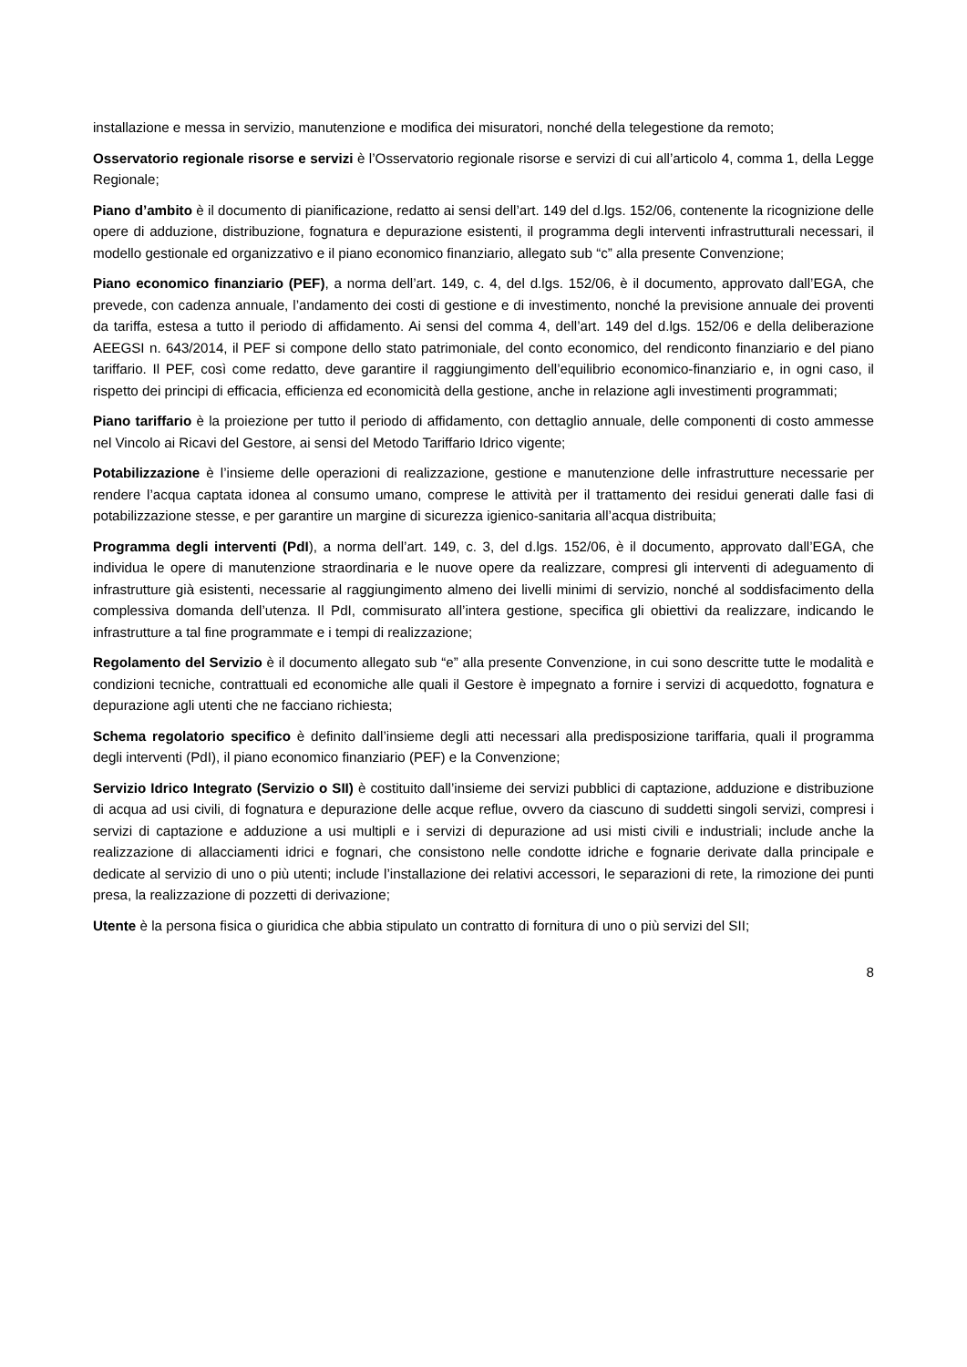installazione e messa in servizio, manutenzione e modifica dei misuratori, nonché della telegestione da remoto;
Osservatorio regionale risorse e servizi è l’Osservatorio regionale risorse e servizi di cui all’articolo 4, comma 1, della Legge Regionale;
Piano d’ambito è il documento di pianificazione, redatto ai sensi dell’art. 149 del d.lgs. 152/06, contenente la ricognizione delle opere di adduzione, distribuzione, fognatura e depurazione esistenti, il programma degli interventi infrastrutturali necessari, il modello gestionale ed organizzativo e il piano economico finanziario, allegato sub “c” alla presente Convenzione;
Piano economico finanziario (PEF), a norma dell’art. 149, c. 4, del d.lgs. 152/06, è il documento, approvato dall’EGA, che prevede, con cadenza annuale, l’andamento dei costi di gestione e di investimento, nonché la previsione annuale dei proventi da tariffa, estesa a tutto il periodo di affidamento. Ai sensi del comma 4, dell’art. 149 del d.lgs. 152/06 e della deliberazione AEEGSI n. 643/2014, il PEF si compone dello stato patrimoniale, del conto economico, del rendiconto finanziario e del piano tariffario. Il PEF, così come redatto, deve garantire il raggiungimento dell’equilibrio economico-finanziario e, in ogni caso, il rispetto dei principi di efficacia, efficienza ed economicità della gestione, anche in relazione agli investimenti programmati;
Piano tariffario è la proiezione per tutto il periodo di affidamento, con dettaglio annuale, delle componenti di costo ammesse nel Vincolo ai Ricavi del Gestore, ai sensi del Metodo Tariffario Idrico vigente;
Potabilizzazione è l’insieme delle operazioni di realizzazione, gestione e manutenzione delle infrastrutture necessarie per rendere l’acqua captata idonea al consumo umano, comprese le attività per il trattamento dei residui generati dalle fasi di potabilizzazione stesse, e per garantire un margine di sicurezza igienico-sanitaria all’acqua distribuita;
Programma degli interventi (PdI), a norma dell’art. 149, c. 3, del d.lgs. 152/06, è il documento, approvato dall’EGA, che individua le opere di manutenzione straordinaria e le nuove opere da realizzare, compresi gli interventi di adeguamento di infrastrutture già esistenti, necessarie al raggiungimento almeno dei livelli minimi di servizio, nonché al soddisfacimento della complessiva domanda dell’utenza. Il PdI, commisurato all’intera gestione, specifica gli obiettivi da realizzare, indicando le infrastrutture a tal fine programmate e i tempi di realizzazione;
Regolamento del Servizio è il documento allegato sub “e” alla presente Convenzione, in cui sono descritte tutte le modalità e condizioni tecniche, contrattuali ed economiche alle quali il Gestore è impegnato a fornire i servizi di acquedotto, fognatura e depurazione agli utenti che ne facciano richiesta;
Schema regolatorio specifico è definito dall’insieme degli atti necessari alla predisposizione tariffaria, quali il programma degli interventi (PdI), il piano economico finanziario (PEF) e la Convenzione;
Servizio Idrico Integrato (Servizio o SII) è costituito dall’insieme dei servizi pubblici di captazione, adduzione e distribuzione di acqua ad usi civili, di fognatura e depurazione delle acque reflue, ovvero da ciascuno di suddetti singoli servizi, compresi i servizi di captazione e adduzione a usi multipli e i servizi di depurazione ad usi misti civili e industriali; include anche la realizzazione di allacciamenti idrici e fognari, che consistono nelle condotte idriche e fognarie derivate dalla principale e dedicate al servizio di uno o più utenti; include l’installazione dei relativi accessori, le separazioni di rete, la rimozione dei punti presa, la realizzazione di pozzetti di derivazione;
Utente è la persona fisica o giuridica che abbia stipulato un contratto di fornitura di uno o più servizi del SII;
8